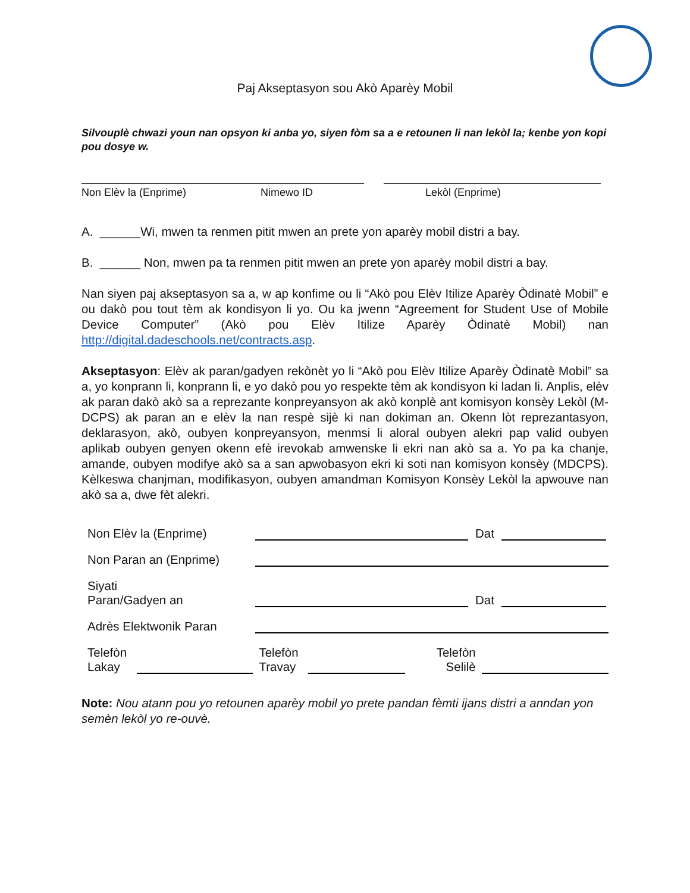Paj Akseptasyon sou Akò Aparèy Mobil
Silvouplè chwazi youn nan opsyon ki anba yo, siyen fòm sa a e retounen li nan lekòl la; kenbe yon kopi pou dosye w.
Non Elèv la (Enprime) Nimewo ID Lekòl (Enprime)
A. ______Wi, mwen ta renmen pitit mwen an prete yon aparèy mobil distri a bay.
B. ______ Non, mwen pa ta renmen pitit mwen an prete yon aparèy mobil distri a bay.
Nan siyen paj akseptasyon sa a, w ap konfime ou li “Akò pou Elèv Itilize Aparèy Òdinatè Mobil” e ou dakò pou tout tèm ak kondisyon li yo. Ou ka jwenn “Agreement for Student Use of Mobile Device Computer” (Akò pou Elèv Itilize Aparèy Òdinatè Mobil) nan http://digital.dadeschools.net/contracts.asp.
Akseptasyon: Elèv ak paran/gadyen rekònèt yo li “Akò pou Elèv Itilize Aparèy Òdinatè Mobil” sa a, yo konprann li, konprann li, e yo dakò pou yo respekte tèm ak kondisyon ki ladan li. Anplis, elèv ak paran dakò akò sa a reprezante konpreyansyon ak akò konplè ant komisyon konsèy Lekòl (M-DCPS) ak paran an e elèv la nan respè sijè ki nan dokiman an. Okenn lòt reprezantasyon, deklarasyon, akò, oubyen konpreyansyon, menmsi li aloral oubyen alekri pap valid oubyen aplikab oubyen genyen okenn efè irevokab amwenske li ekri nan akò sa a. Yo pa ka chanje, amande, oubyen modifye akò sa a san apwobasyon ekri ki soti nan komisyon konsèy (MDCPS). Kèlkeswa chanjman, modifikasyon, oubyen amandman Komisyon Konsèy Lekòl la apwouve nan akò sa a, dwe fèt alekri.
Non Elèv la (Enprime) Dat
Non Paran an (Enprime)
Siyati
Paran/Gadyen an Dat
Adrès Elektwonik Paran
Telefòn
Lakay Telefòn
Travay Telefòn
Selilè
Note: Nou atann pou yo retounen aparèy mobil yo prete pandan fèmti ijans distri a anndan yon semèn lekòl yo re-ouvè.